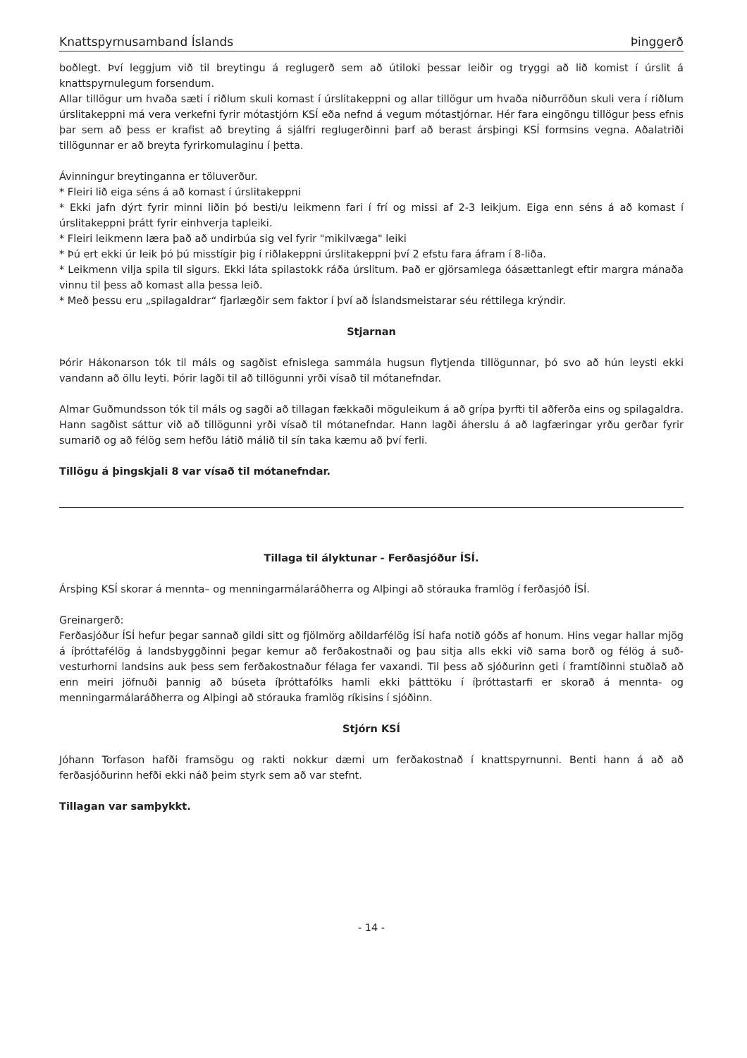Knattspyrnusamband Íslands Þinggerð
boðlegt. Því leggjum við til breytingu á reglugerð sem að útiloki þessar leiðir og tryggi að lið komist í úrslit á knattspyrnulegum forsendum.
Allar tillögur um hvaða sæti í riðlum skuli komast í úrslitakeppni og allar tillögur um hvaða niðurröðun skuli vera í riðlum úrslitakeppni má vera verkefni fyrir mótastjórn KSÍ eða nefnd á vegum mótastjórnar. Hér fara eingöngu tillögur þess efnis þar sem að þess er krafist að breyting á sjálfri reglugerðinni þarf að berast ársþingi KSÍ formsins vegna. Aðalatriði tillögunnar er að breyta fyrirkomulaginu í þetta.
Ávinningur breytinganna er töluverður.
* Fleiri lið eiga séns á að komast í úrslitakeppni
* Ekki jafn dýrt fyrir minni liðin þó besti/u leikmenn fari í frí og missi af 2-3 leikjum. Eiga enn séns á að komast í úrslitakeppni þrátt fyrir einhverja tapleiki.
* Fleiri leikmenn læra það að undirbúa sig vel fyrir "mikilvæga" leiki
* Þú ert ekki úr leik þó þú misstígir þig í riðlakeppni úrslitakeppni því 2 efstu fara áfram í 8-liða.
* Leikmenn vilja spila til sigurs. Ekki láta spilastokk ráða úrslitum. Það er gjörsamlega óásættanlegt eftir margra mánaða vinnu til þess að komast alla þessa leið.
* Með þessu eru „spilagaldrar“ fjarlægðir sem faktor í því að Íslandsmeistarar séu réttilega krýndir.
Stjarnan
Þórir Hákonarson tók til máls og sagðist efnislega sammála hugsun flytjenda tillögunnar, þó svo að hún leysti ekki vandann að öllu leyti. Þórir lagði til að tillögunni yrði vísað til mótanefndar.
Almar Guðmundsson tók til máls og sagði að tillagan fækkaði möguleikum á að grípa þyrfti til aðferða eins og spilagaldra. Hann sagðist sáttur við að tillögunni yrði vísað til mótanefndar. Hann lagði áherslu á að lagfæringar yrðu gerðar fyrir sumarið og að félög sem hefðu látið málið til sín taka kæmu að því ferli.
Tillögu á þingskjali 8 var vísað til mótanefndar.
Tillaga til ályktunar - Ferðasjóður ÍSÍ.
Ársþing KSÍ skorar á mennta– og menningarmálaráðherra og Alþingi að stórauka framlög í ferðasjóð ÍSÍ.
Greinargerð:
Ferðasjóður ÍSÍ hefur þegar sannað gildi sitt og fjölmörg aðildarfélög ÍSÍ hafa notið góðs af honum. Hins vegar hallar mjög á íþróttafélög á landsbyggðinni þegar kemur að ferðakostnaði og þau sitja alls ekki við sama borð og félög á suð-vesturhorni landsins auk þess sem ferðakostnaður félaga fer vaxandi. Til þess að sjóðurinn geti í framtíðinni stuðlað að enn meiri jöfnuði þannig að búseta íþróttafólks hamli ekki þátttöku í íþróttastarfi er skorað á mennta- og menningarmálaráðherra og Alþingi að stórauka framlög ríkisins í sjóðinn.
Stjórn KSÍ
Jóhann Torfason hafði framsögu og rakti nokkur dæmi um ferðakostnað í knattspyrnunni. Benti hann á að að ferðasjóðurinn hefði ekki náð þeim styrk sem að var stefnt.
Tillagan var samþykkt.
- 14 -